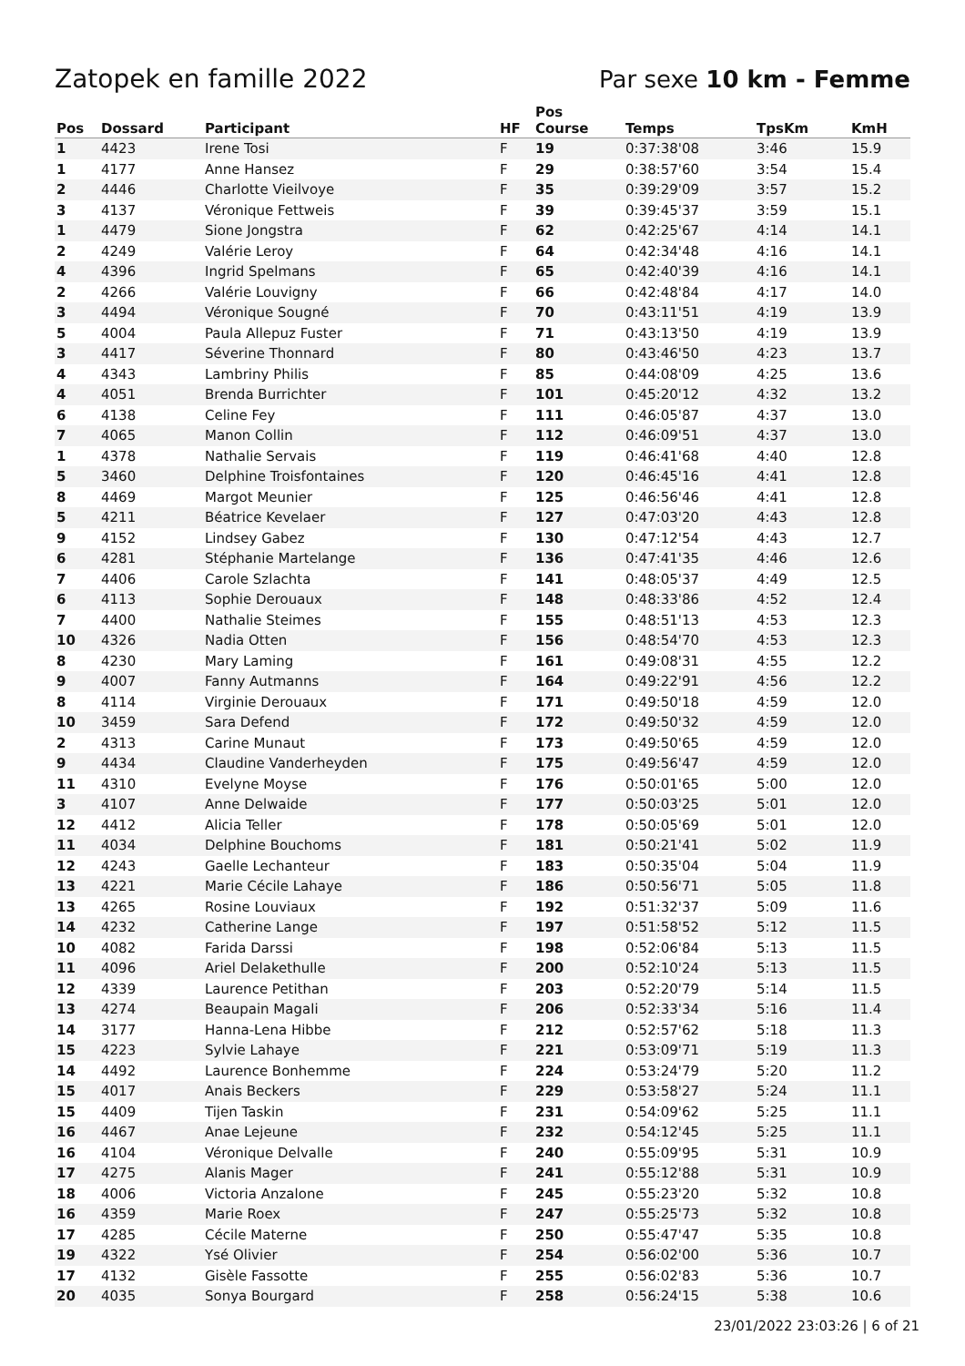Zatopek en famille 2022 Par sexe 10 km - Femme
| Pos | Dossard | Participant | HF | Pos Course | Temps | TpsKm | KmH |
| --- | --- | --- | --- | --- | --- | --- | --- |
| 1 | 4423 | Irene Tosi | F | 19 | 0:37:38'08 | 3:46 | 15.9 |
| 1 | 4177 | Anne Hansez | F | 29 | 0:38:57'60 | 3:54 | 15.4 |
| 2 | 4446 | Charlotte Vieilvoye | F | 35 | 0:39:29'09 | 3:57 | 15.2 |
| 3 | 4137 | Véronique Fettweis | F | 39 | 0:39:45'37 | 3:59 | 15.1 |
| 1 | 4479 | Sione Jongstra | F | 62 | 0:42:25'67 | 4:14 | 14.1 |
| 2 | 4249 | Valérie Leroy | F | 64 | 0:42:34'48 | 4:16 | 14.1 |
| 4 | 4396 | Ingrid Spelmans | F | 65 | 0:42:40'39 | 4:16 | 14.1 |
| 2 | 4266 | Valérie Louvigny | F | 66 | 0:42:48'84 | 4:17 | 14.0 |
| 3 | 4494 | Véronique Sougné | F | 70 | 0:43:11'51 | 4:19 | 13.9 |
| 5 | 4004 | Paula Allepuz Fuster | F | 71 | 0:43:13'50 | 4:19 | 13.9 |
| 3 | 4417 | Séverine Thonnard | F | 80 | 0:43:46'50 | 4:23 | 13.7 |
| 4 | 4343 | Lambriny Philis | F | 85 | 0:44:08'09 | 4:25 | 13.6 |
| 4 | 4051 | Brenda Burrichter | F | 101 | 0:45:20'12 | 4:32 | 13.2 |
| 6 | 4138 | Celine Fey | F | 111 | 0:46:05'87 | 4:37 | 13.0 |
| 7 | 4065 | Manon Collin | F | 112 | 0:46:09'51 | 4:37 | 13.0 |
| 1 | 4378 | Nathalie Servais | F | 119 | 0:46:41'68 | 4:40 | 12.8 |
| 5 | 3460 | Delphine Troisfontaines | F | 120 | 0:46:45'16 | 4:41 | 12.8 |
| 8 | 4469 | Margot Meunier | F | 125 | 0:46:56'46 | 4:41 | 12.8 |
| 5 | 4211 | Béatrice Kevelaer | F | 127 | 0:47:03'20 | 4:43 | 12.8 |
| 9 | 4152 | Lindsey Gabez | F | 130 | 0:47:12'54 | 4:43 | 12.7 |
| 6 | 4281 | Stéphanie Martelange | F | 136 | 0:47:41'35 | 4:46 | 12.6 |
| 7 | 4406 | Carole Szlachta | F | 141 | 0:48:05'37 | 4:49 | 12.5 |
| 6 | 4113 | Sophie Derouaux | F | 148 | 0:48:33'86 | 4:52 | 12.4 |
| 7 | 4400 | Nathalie Steimes | F | 155 | 0:48:51'13 | 4:53 | 12.3 |
| 10 | 4326 | Nadia Otten | F | 156 | 0:48:54'70 | 4:53 | 12.3 |
| 8 | 4230 | Mary Laming | F | 161 | 0:49:08'31 | 4:55 | 12.2 |
| 9 | 4007 | Fanny Autmanns | F | 164 | 0:49:22'91 | 4:56 | 12.2 |
| 8 | 4114 | Virginie Derouaux | F | 171 | 0:49:50'18 | 4:59 | 12.0 |
| 10 | 3459 | Sara Defend | F | 172 | 0:49:50'32 | 4:59 | 12.0 |
| 2 | 4313 | Carine Munaut | F | 173 | 0:49:50'65 | 4:59 | 12.0 |
| 9 | 4434 | Claudine Vanderheyden | F | 175 | 0:49:56'47 | 4:59 | 12.0 |
| 11 | 4310 | Evelyne Moyse | F | 176 | 0:50:01'65 | 5:00 | 12.0 |
| 3 | 4107 | Anne Delwaide | F | 177 | 0:50:03'25 | 5:01 | 12.0 |
| 12 | 4412 | Alicia Teller | F | 178 | 0:50:05'69 | 5:01 | 12.0 |
| 11 | 4034 | Delphine Bouchoms | F | 181 | 0:50:21'41 | 5:02 | 11.9 |
| 12 | 4243 | Gaelle Lechanteur | F | 183 | 0:50:35'04 | 5:04 | 11.9 |
| 13 | 4221 | Marie Cécile Lahaye | F | 186 | 0:50:56'71 | 5:05 | 11.8 |
| 13 | 4265 | Rosine Louviaux | F | 192 | 0:51:32'37 | 5:09 | 11.6 |
| 14 | 4232 | Catherine Lange | F | 197 | 0:51:58'52 | 5:12 | 11.5 |
| 10 | 4082 | Farida Darssi | F | 198 | 0:52:06'84 | 5:13 | 11.5 |
| 11 | 4096 | Ariel Delakethulle | F | 200 | 0:52:10'24 | 5:13 | 11.5 |
| 12 | 4339 | Laurence Petithan | F | 203 | 0:52:20'79 | 5:14 | 11.5 |
| 13 | 4274 | Beaupain Magali | F | 206 | 0:52:33'34 | 5:16 | 11.4 |
| 14 | 3177 | Hanna-Lena Hibbe | F | 212 | 0:52:57'62 | 5:18 | 11.3 |
| 15 | 4223 | Sylvie Lahaye | F | 221 | 0:53:09'71 | 5:19 | 11.3 |
| 14 | 4492 | Laurence Bonhemme | F | 224 | 0:53:24'79 | 5:20 | 11.2 |
| 15 | 4017 | Anais Beckers | F | 229 | 0:53:58'27 | 5:24 | 11.1 |
| 15 | 4409 | Tijen Taskin | F | 231 | 0:54:09'62 | 5:25 | 11.1 |
| 16 | 4467 | Anae Lejeune | F | 232 | 0:54:12'45 | 5:25 | 11.1 |
| 16 | 4104 | Véronique Delvalle | F | 240 | 0:55:09'95 | 5:31 | 10.9 |
| 17 | 4275 | Alanis Mager | F | 241 | 0:55:12'88 | 5:31 | 10.9 |
| 18 | 4006 | Victoria Anzalone | F | 245 | 0:55:23'20 | 5:32 | 10.8 |
| 16 | 4359 | Marie Roex | F | 247 | 0:55:25'73 | 5:32 | 10.8 |
| 17 | 4285 | Cécile Materne | F | 250 | 0:55:47'47 | 5:35 | 10.8 |
| 19 | 4322 | Ysé Olivier | F | 254 | 0:56:02'00 | 5:36 | 10.7 |
| 17 | 4132 | Gisèle Fassotte | F | 255 | 0:56:02'83 | 5:36 | 10.7 |
| 20 | 4035 | Sonya Bourgard | F | 258 | 0:56:24'15 | 5:38 | 10.6 |
23/01/2022 23:03:26 | 6 of 21